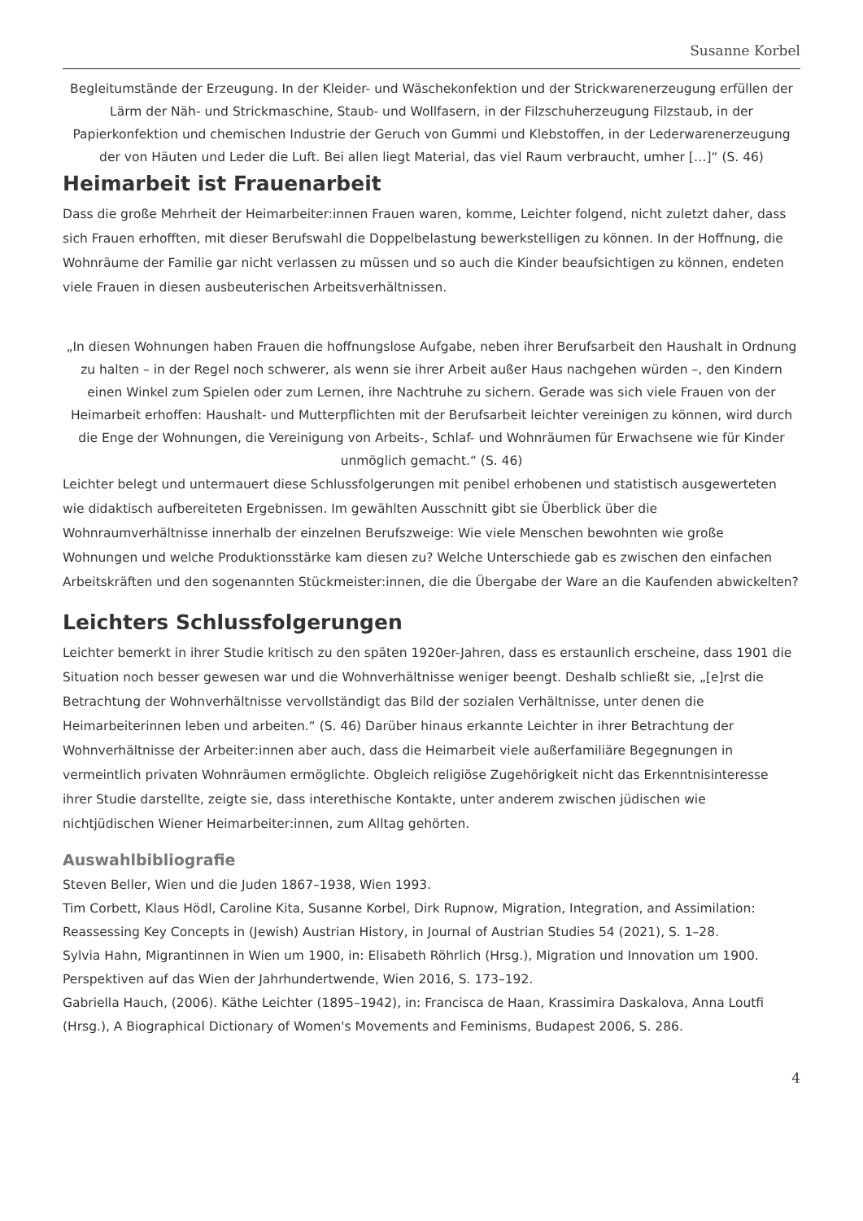Susanne Korbel
Begleitumstände der Erzeugung. In der Kleider- und Wäschekonfektion und der Strickwarenerzeugung erfüllen der Lärm der Näh- und Strickmaschine, Staub- und Wollfasern, in der Filzschuherzeugung Filzstaub, in der Papierkonfektion und chemischen Industrie der Geruch von Gummi und Klebstoffen, in der Lederwarenerzeugung der von Häuten und Leder die Luft. Bei allen liegt Material, das viel Raum verbraucht, umher […]“ (S. 46)
Heimarbeit ist Frauenarbeit
Dass die große Mehrheit der Heimarbeiter:innen Frauen waren, komme, Leichter folgend, nicht zuletzt daher, dass sich Frauen erhofften, mit dieser Berufswahl die Doppelbelastung bewerkstelligen zu können. In der Hoffnung, die Wohnräume der Familie gar nicht verlassen zu müssen und so auch die Kinder beaufsichtigen zu können, endeten viele Frauen in diesen ausbeuterischen Arbeitsverhältnissen.
„In diesen Wohnungen haben Frauen die hoffnungslose Aufgabe, neben ihrer Berufsarbeit den Haushalt in Ordnung zu halten – in der Regel noch schwerer, als wenn sie ihrer Arbeit außer Haus nachgehen würden –, den Kindern einen Winkel zum Spielen oder zum Lernen, ihre Nachtruhe zu sichern. Gerade was sich viele Frauen von der Heimarbeit erhoffen: Haushalt- und Mutterpflichten mit der Berufsarbeit leichter vereinigen zu können, wird durch die Enge der Wohnungen, die Vereinigung von Arbeits-, Schlaf- und Wohnräumen für Erwachsene wie für Kinder unmöglich gemacht.“ (S. 46)
Leichter belegt und untermauert diese Schlussfolgerungen mit penibel erhobenen und statistisch ausgewerteten wie didaktisch aufbereiteten Ergebnissen. Im gewählten Ausschnitt gibt sie Überblick über die Wohnraumverhältnisse innerhalb der einzelnen Berufszweige: Wie viele Menschen bewohnten wie große Wohnungen und welche Produktionsstärke kam diesen zu? Welche Unterschiede gab es zwischen den einfachen Arbeitskräften und den sogenannten Stückmeister:innen, die die Übergabe der Ware an die Kaufenden abwickelten?
Leichters Schlussfolgerungen
Leichter bemerkt in ihrer Studie kritisch zu den späten 1920er-Jahren, dass es erstaunlich erscheine, dass 1901 die Situation noch besser gewesen war und die Wohnverhältnisse weniger beengt. Deshalb schließt sie, „[e]rst die Betrachtung der Wohnverhältnisse vervollständigt das Bild der sozialen Verhältnisse, unter denen die Heimarbeiterinnen leben und arbeiten.“ (S. 46) Darüber hinaus erkannte Leichter in ihrer Betrachtung der Wohnverhältnisse der Arbeiter:innen aber auch, dass die Heimarbeit viele außerfamiliäre Begegnungen in vermeintlich privaten Wohnräumen ermöglichte. Obgleich religiöse Zugehörigkeit nicht das Erkenntnisinteresse ihrer Studie darstellte, zeigte sie, dass interethische Kontakte, unter anderem zwischen jüdischen wie nichtjüdischen Wiener Heimarbeiter:innen, zum Alltag gehörten.
Auswahlbibliografie
Steven Beller, Wien und die Juden 1867–1938, Wien 1993.
Tim Corbett, Klaus Hödl, Caroline Kita, Susanne Korbel, Dirk Rupnow, Migration, Integration, and Assimilation: Reassessing Key Concepts in (Jewish) Austrian History, in Journal of Austrian Studies 54 (2021), S. 1–28.
Sylvia Hahn, Migrantinnen in Wien um 1900, in: Elisabeth Röhrlich (Hrsg.), Migration und Innovation um 1900. Perspektiven auf das Wien der Jahrhundertwende, Wien 2016, S. 173–192.
Gabriella Hauch, (2006). Käthe Leichter (1895–1942), in: Francisca de Haan, Krassimira Daskalova, Anna Loutfi (Hrsg.), A Biographical Dictionary of Women's Movements and Feminisms, Budapest 2006, S. 286.
4